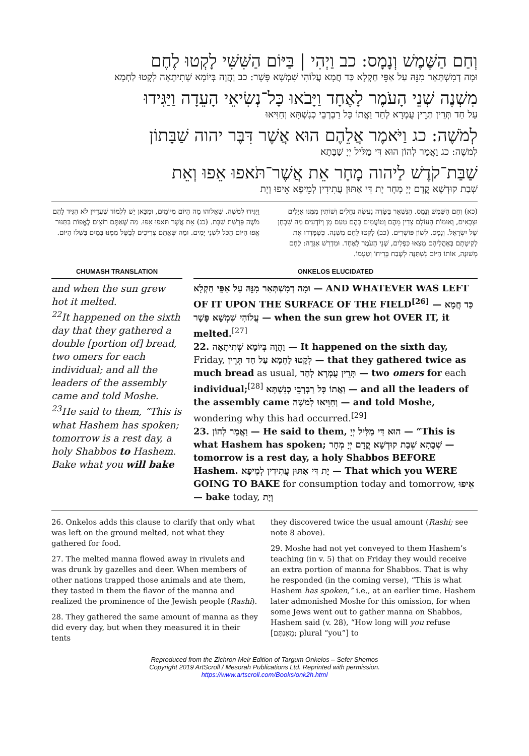וְחַם הַשֶּׁמֶשׁ וְנָמָס: כב וַיְהִי | בַּיּוֹם הַשִּׁשִּׁי לָקְטוּ לֶחֶם
וּמָה דְמִשְׁתְּאַר מִנֵּהּ עַל אַפֵּי חַקְלָא כַּד חֲמָא עֲלוֹהִי שִׁמְשָׁא פָּשָׁר: כב וַהֲוָה בְּיוֹמָא שְׁתִיתָאָה לְקָטוּ לַחְמָא
מִשְׁנֶה שְׁנֵי הָעֹמֶר לָאֶחָד וַיָּבֹאוּ כָּל־נְשִׂיאֵי הָעֵדָה וַיַּגִּידוּ
עַל חַד תְּרֵין תְּרֵין עֻמְרָא לְחַד וַאֲתוֹ כָּל רַבְרְבֵי כְנִשְׁתָּא וְחַוִּיאוּ
לְמֹשֶׁה: כג וַיֹּאמֶר אֲלֵהֶם הוּא אֲשֶׁר דִּבֶּר יהוה שַׁבָּתוֹן
לְמשֶׁה: כג וַאֲמַר לְהוֹן הוּא דִּי מַלִּיל יְיָ שַׁבָּתָא
שַׁבַּת־קֹדֶשׁ לַיהוה מָחָר אֵת אֲשֶׁר־תֹּאפוּ אֵפוּ וְאֵת
שְׁבַת קוּדְשָׁא קֳדָם יְיָ מְחָר יָת דִּי אַתּוּן עֲתִידִין לְמֵיפָא אֵיפוּ וְיָת
(כא) וְחַם הַשֶּׁמֶשׁ וְנָמָס. הַנִּשְׁאָר בַּשָּׂדֶה נַעֲשֶׂה נְחָלִים וְשׁוֹתִין מִמֶּנּוּ אַיָּלִים וּצְבָאִים, וְאוּמּוֹת הָעוֹלָם צָדִין מֵהֶם וְטוֹעֲמִים בָּהֶם טַעַם מָן וְיוֹדְעִים מַה שִּׁבְחָן שֶׁל יִשְׂרָאֵל. וְנָמָס. לְשׁוֹן פּוֹשְׁרִים. (כב) לָקְטוּ לֶחֶם מִשְׁנֶה. כְּשֶׁמָּדְדוּ אֶת לְקִיטָתָם בְּאָהֳלֵיהֶם מָצְאוּ כִּפְלַיִם, שְׁנֵי הָעֹמֶר לָאֶחָד. וּמִדְרַשׁ אַגָּדָה: לֶחֶם מְשׁוּנֶּה, אוֹתוֹ הַיּוֹם נִשְׁתַּנָּה לְשֶׁבַח בְּרֵיחוֹ וְטַעְמוֹ.
וַיַּגִּידוּ לְמֹשֶׁה. שְׁאָלוּהוּ מַה הַיּוֹם מִיּוֹמַיִם, וּמִכָּאן יֵשׁ לִלְמוֹד שֶׁעֲדַיִין לֹא הִגִּיד לָהֶם מֹשֶׁה פָּרָשַׁת שַׁבָּת. (כג) אֵת אֲשֶׁר תֹּאפוּ אֵפוּ. מַה שֶּׁאַתֶּם רוֹצִים לֶאֱפוֹת בַּתַּנּוּר אֱפוּ הַיּוֹם הַכֹּל לִשְׁנֵי יָמִים. וּמַה שֶּׁאַתֶּם צְרִיכִים לְבַשֵּׁל מִמֶּנּוּ בַּמַּיִם בַּשְּׁלוּ הַיּוֹם.
CHUMASH TRANSLATION
and when the sun grew hot it melted.
<sup>22</sup> It happened on the sixth day that they gathered a double [portion of] bread, two omers for each individual; and all the leaders of the assembly came and told Moshe. <sup>23</sup>He said to them, “This is what Hashem has spoken; tomorrow is a rest day, a holy Shabbos to Hashem. Bake what you will bake
ONKELOS ELUCIDATED
וּמָה דְמִשְׁתְּאַר מִנֵּהּ עַל אַפֵּי חַקְלָא — AND WHATEVER WAS LEFT OF IT UPON THE SURFACE OF THE FIELD<sup>[26]</sup> — כַּד חֲמָא עֲלוֹהִי שִׁמְשָׁא פָּשָׁר — when the sun grew hot OVER IT, it melted.<sup>[27]</sup>
22. וַהֲוָה בְּיוֹמָא שְׁתִיתָאָה — It happened on the sixth day, Friday, לְקָטוּ לַחְמָא עַל חַד תְּרֵין — that they gathered twice as much bread as usual, תְּרֵין עֻמְרָא לְחַד — two omers for each individual;<sup>[28]</sup> וַאֲתוֹ כָּל רַבְרְבֵי כְנִשְׁתָּא — and all the leaders of the assembly came וְחַוִּיאוּ לְמשֶׁה — and told Moshe, wondering why this had occurred.<sup>[29]</sup>
23. וַאֲמַר לְהוֹן — He said to them, הוּא דִּי מַלִּיל יְיָ — “This is what Hashem has spoken; שְׁבָתָא שְׁבַת קוּדְשָׁא קֳדָם יְיָ מְחָר — tomorrow is a rest day, a holy Shabbos BEFORE Hashem. יָת דִּי אַתּוּן עֲתִידִין לְמֵיפָא — That which you WERE GOING TO BAKE for consumption today and tomorrow, אֵיפוּ — bake today, וְיָת
26. Onkelos adds this clause to clarify that only what was left on the ground melted, not what they gathered for food.
27. The melted manna flowed away in rivulets and was drunk by gazelles and deer. When members of other nations trapped those animals and ate them, they tasted in them the flavor of the manna and realized the prominence of the Jewish people (Rashi).
28. They gathered the same amount of manna as they did every day, but when they measured it in their tents
they discovered twice the usual amount (Rashi; see note 8 above).
29. Moshe had not yet conveyed to them Hashem’s teaching (in v. 5) that on Friday they would receive an extra portion of manna for Shabbos. That is why he responded (in the coming verse), “This is what Hashem has spoken,” i.e., at an earlier time. Hashem later admonished Moshe for this omission, for when some Jews went out to gather manna on Shabbos, Hashem said (v. 28), “How long will you refuse [מֵאַנְתֶּם; plural “you”] to
Reproduced from the Zichron Meir Edition of Targum Onkelos – Sefer Shemos
Copyright 2019 ArtScroll / Mesorah Publications Ltd. Reprinted with permission.
https://www.artscroll.com/Books/onk2h.html